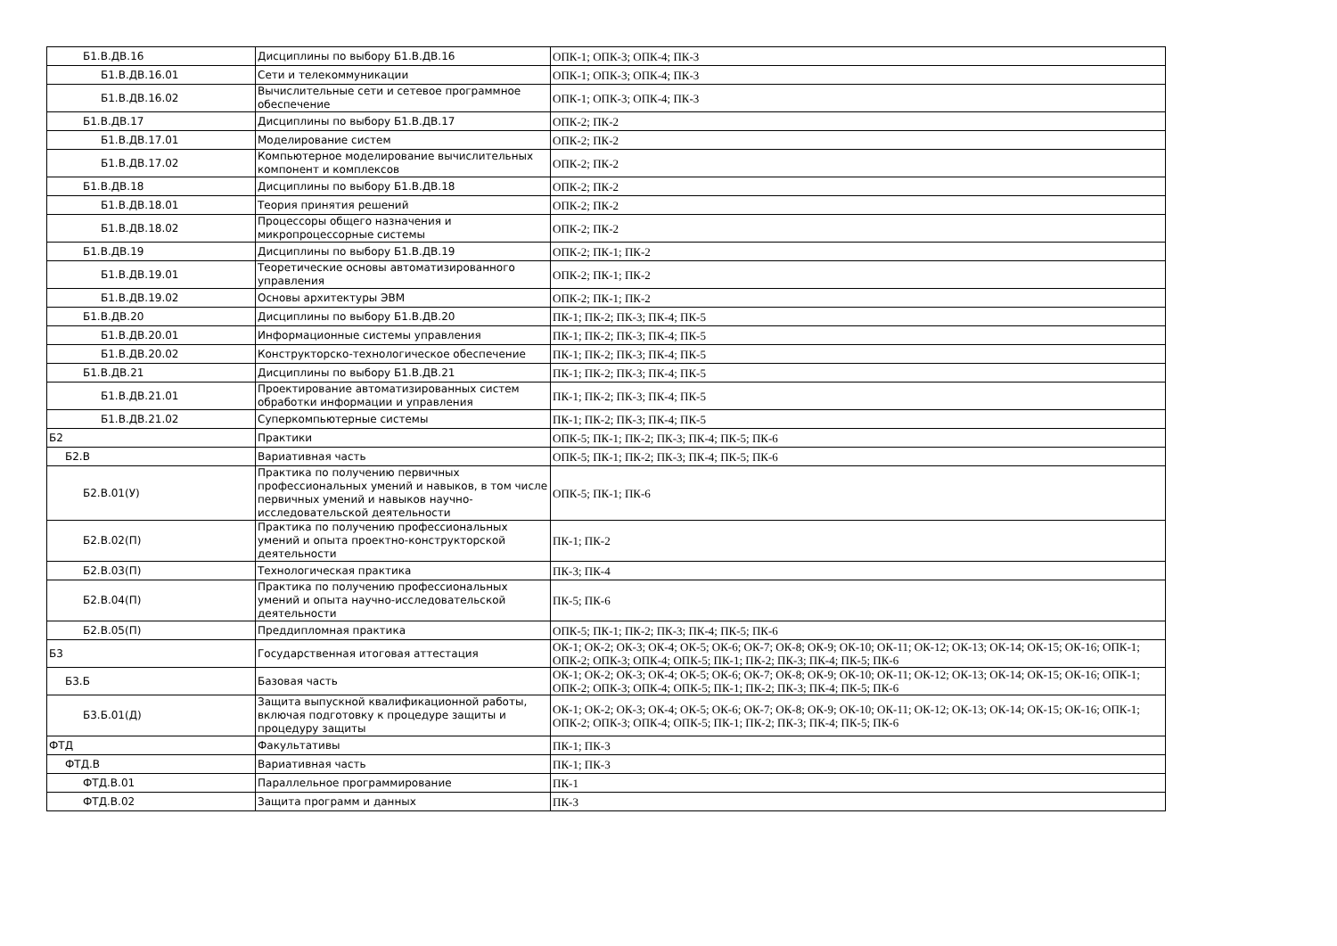| Б1.В.ДВ.16 | Дисциплины по выбору Б1.В.ДВ.16 | ОПК-1; ОПК-3; ОПК-4; ПК-3 |
| Б1.В.ДВ.16.01 | Сети и телекоммуникации | ОПК-1; ОПК-3; ОПК-4; ПК-3 |
| Б1.В.ДВ.16.02 | Вычислительные сети и сетевое программное обеспечение | ОПК-1; ОПК-3; ОПК-4; ПК-3 |
| Б1.В.ДВ.17 | Дисциплины по выбору Б1.В.ДВ.17 | ОПК-2; ПК-2 |
| Б1.В.ДВ.17.01 | Моделирование систем | ОПК-2; ПК-2 |
| Б1.В.ДВ.17.02 | Компьютерное моделирование вычислительных компонент и комплексов | ОПК-2; ПК-2 |
| Б1.В.ДВ.18 | Дисциплины по выбору Б1.В.ДВ.18 | ОПК-2; ПК-2 |
| Б1.В.ДВ.18.01 | Теория принятия решений | ОПК-2; ПК-2 |
| Б1.В.ДВ.18.02 | Процессоры общего назначения и микропроцессорные системы | ОПК-2; ПК-2 |
| Б1.В.ДВ.19 | Дисциплины по выбору Б1.В.ДВ.19 | ОПК-2; ПК-1; ПК-2 |
| Б1.В.ДВ.19.01 | Теоретические основы автоматизированного управления | ОПК-2; ПК-1; ПК-2 |
| Б1.В.ДВ.19.02 | Основы архитектуры ЭВМ | ОПК-2; ПК-1; ПК-2 |
| Б1.В.ДВ.20 | Дисциплины по выбору Б1.В.ДВ.20 | ПК-1; ПК-2; ПК-3; ПК-4; ПК-5 |
| Б1.В.ДВ.20.01 | Информационные системы управления | ПК-1; ПК-2; ПК-3; ПК-4; ПК-5 |
| Б1.В.ДВ.20.02 | Конструкторско-технологическое обеспечение | ПК-1; ПК-2; ПК-3; ПК-4; ПК-5 |
| Б1.В.ДВ.21 | Дисциплины по выбору Б1.В.ДВ.21 | ПК-1; ПК-2; ПК-3; ПК-4; ПК-5 |
| Б1.В.ДВ.21.01 | Проектирование автоматизированных систем обработки информации и управления | ПК-1; ПК-2; ПК-3; ПК-4; ПК-5 |
| Б1.В.ДВ.21.02 | Суперкомпьютерные системы | ПК-1; ПК-2; ПК-3; ПК-4; ПК-5 |
| Б2 | Практики | ОПК-5; ПК-1; ПК-2; ПК-3; ПК-4; ПК-5; ПК-6 |
| Б2.В | Вариативная часть | ОПК-5; ПК-1; ПК-2; ПК-3; ПК-4; ПК-5; ПК-6 |
| Б2.В.01(У) | Практика по получению первичных профессиональных умений и навыков, в том числе первичных умений и навыков научно-исследовательской деятельности | ОПК-5; ПК-1; ПК-6 |
| Б2.В.02(П) | Практика по получению профессиональных умений и опыта проектно-конструкторской деятельности | ПК-1; ПК-2 |
| Б2.В.03(П) | Технологическая практика | ПК-3; ПК-4 |
| Б2.В.04(П) | Практика по получению профессиональных умений и опыта научно-исследовательской деятельности | ПК-5; ПК-6 |
| Б2.В.05(П) | Преддипломная практика | ОПК-5; ПК-1; ПК-2; ПК-3; ПК-4; ПК-5; ПК-6 |
| Б3 | Государственная итоговая аттестация | ОК-1; ОК-2; ОК-3; ОК-4; ОК-5; ОК-6; ОК-7; ОК-8; ОК-9; ОК-10; ОК-11; ОК-12; ОК-13; ОК-14; ОК-15; ОК-16; ОПК-1; ОПК-2; ОПК-3; ОПК-4; ОПК-5; ПК-1; ПК-2; ПК-3; ПК-4; ПК-5; ПК-6 |
| Б3.Б | Базовая часть | ОК-1; ОК-2; ОК-3; ОК-4; ОК-5; ОК-6; ОК-7; ОК-8; ОК-9; ОК-10; ОК-11; ОК-12; ОК-13; ОК-14; ОК-15; ОК-16; ОПК-1; ОПК-2; ОПК-3; ОПК-4; ОПК-5; ПК-1; ПК-2; ПК-3; ПК-4; ПК-5; ПК-6 |
| Б3.Б.01(Д) | Защита выпускной квалификационной работы, включая подготовку к процедуре защиты и процедуру защиты | ОК-1; ОК-2; ОК-3; ОК-4; ОК-5; ОК-6; ОК-7; ОК-8; ОК-9; ОК-10; ОК-11; ОК-12; ОК-13; ОК-14; ОК-15; ОК-16; ОПК-1; ОПК-2; ОПК-3; ОПК-4; ОПК-5; ПК-1; ПК-2; ПК-3; ПК-4; ПК-5; ПК-6 |
| ФТД | Факультативы | ПК-1; ПК-3 |
| ФТД.В | Вариативная часть | ПК-1; ПК-3 |
| ФТД.В.01 | Параллельное программирование | ПК-1 |
| ФТД.В.02 | Защита программ и данных | ПК-3 |